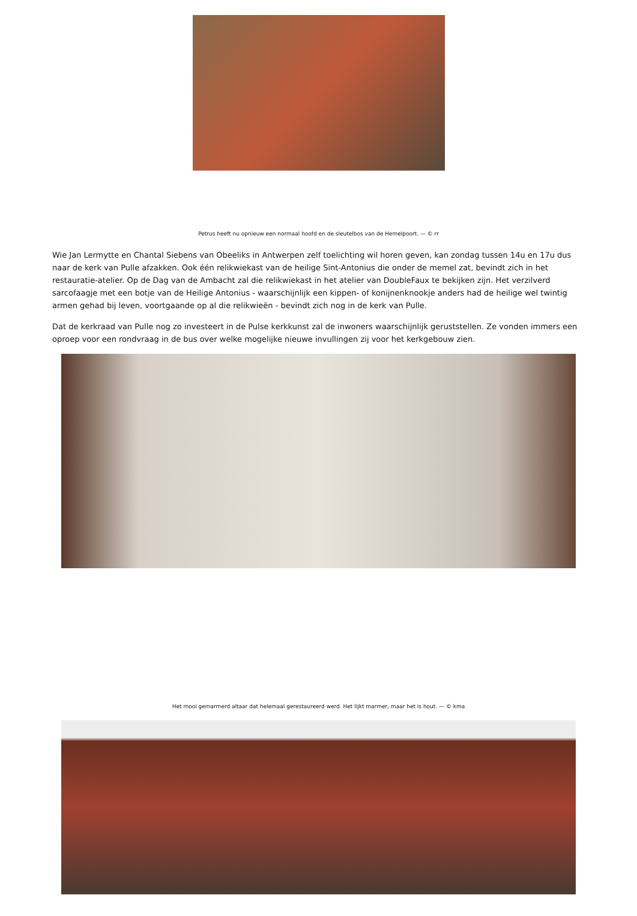Petrus heeft nu opnieuw een normaal hoofd en de sleutelbos van de Hemelpoort. — © rr
Wie Jan Lermytte en Chantal Siebens van Obeeliks in Antwerpen zelf toelichting wil horen geven, kan zondag tussen 14u en 17u dus naar de kerk van Pulle afzakken. Ook één relikwiekast van de heilige Sint-Antonius die onder de memel zat, bevindt zich in het restauratie-atelier. Op de Dag van de Ambacht zal die relikwiekast in het atelier van DoubleFaux te bekijken zijn. Het verzilverd sarcofaagje met een botje van de Heilige Antonius - waarschijnlijk een kippen- of konijnenknookje anders had de heilige wel twintig armen gehad bij leven, voortgaande op al die relikwieën - bevindt zich nog in de kerk van Pulle.
Dat de kerkraad van Pulle nog zo investeert in de Pulse kerkkunst zal de inwoners waarschijnlijk geruststellen. Ze vonden immers een oproep voor een rondvraag in de bus over welke mogelijke nieuwe invullingen zij voor het kerkgebouw zien.
Het mooi gemarmerd altaar dat helemaal gerestaureerd werd. Het lijkt marmer, maar het is hout. — © kma